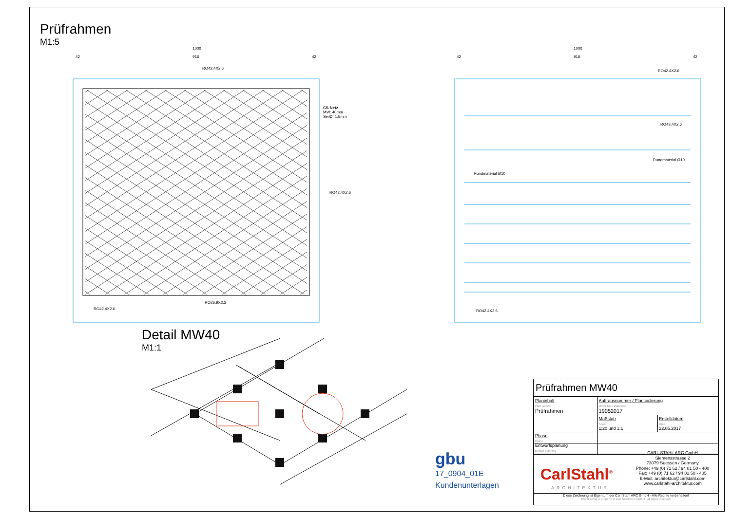Prüfrahmen
M1:5
1000
916
42 42
RO42.4X2.6
CS-Netz
MW: 40mm
SeilØ: 1.5mm
RO42.4X2.6
RO26.9X2.3
RO42.4X2.6
1000
916
42 42
RO42.4X2.6
RO42.4X2.6
Rundmaterial Ø10
Rundmaterial Ø10
RO42.4X2.6
Detail MW40
M1:1
gbu
17_0904_01E
Kundenunterlagen
Prüfrahmen MW40
| Planinhalt Plan content Prüfrahmen | Auftragsnummer / Plancodierung Order No. / Plancode 19052017 | |
| | Maßstab Scale 1:20 und 1:1 | Erstelldatum Date 22.05.2017 |
| Phase Phase Entwurfsplanung Design planning | | |
CarlStahl<sup>®</sup>
ARCHITEKTUR
CARL STAHL ARC GmbH
Siemensstrasse 2
73079 Suessen / Germany
Phone: +49 (0) 71 62 / 94 81 50 - 400
Fax: +49 (0) 71 62 / 94 81 50 - 405
E-Mail: architektur@carlstahl.com
www.carlstahl-architektur.com
Diese Zeichnung ist Eigentum der Carl Stahl ARC GmbH - Alle Rechte vorbehalten!
This drawing is property of Carl Stahl ARC GmbH - all rights reserved!